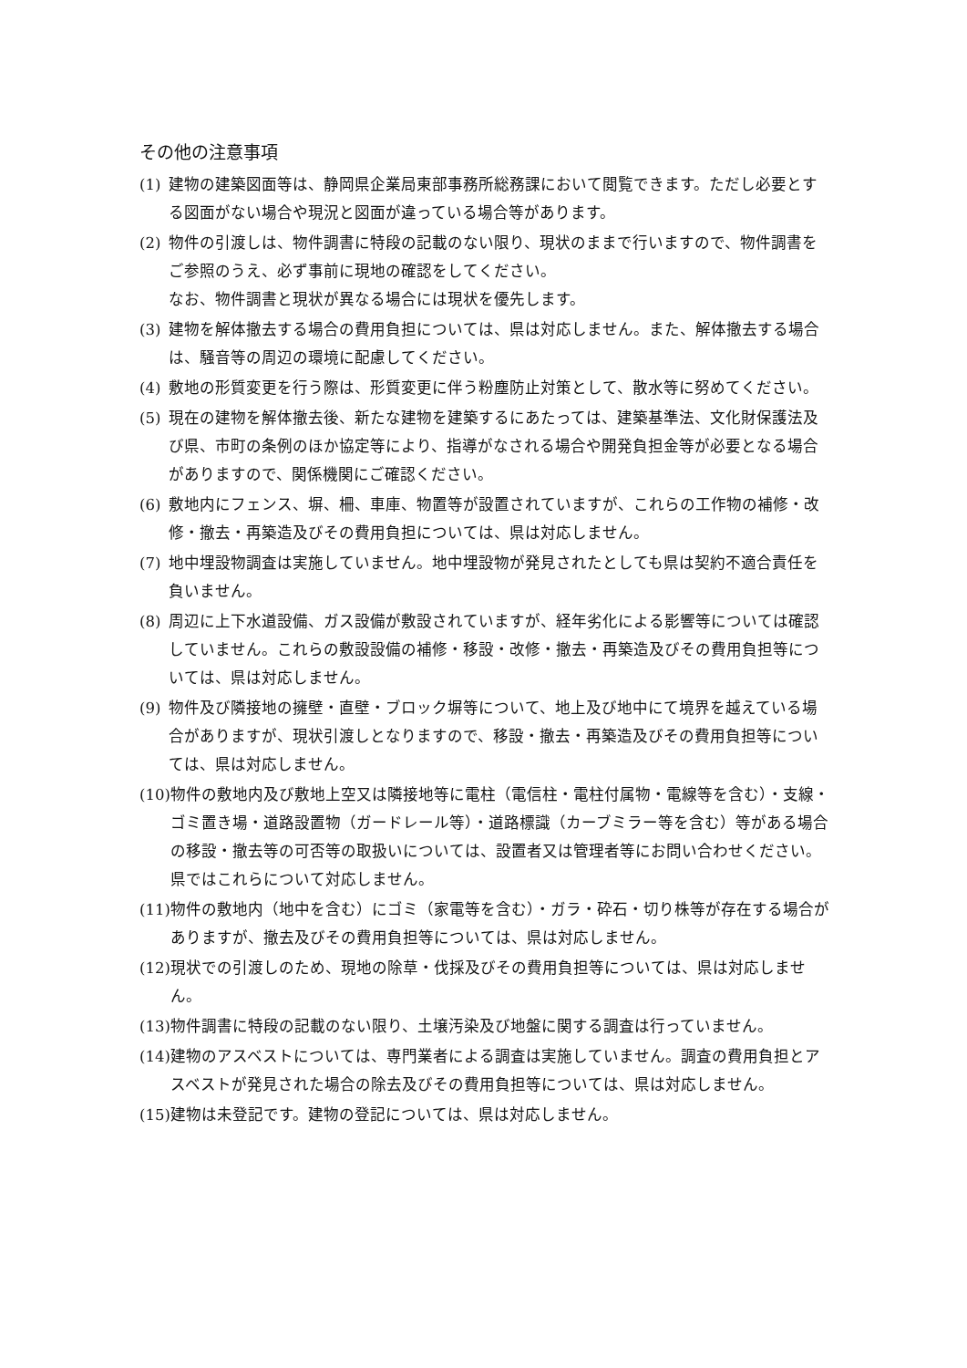その他の注意事項
(1) 建物の建築図面等は、静岡県企業局東部事務所総務課において閲覧できます。ただし必要とする図面がない場合や現況と図面が違っている場合等があります。
(2) 物件の引渡しは、物件調書に特段の記載のない限り、現状のままで行いますので、物件調書をご参照のうえ、必ず事前に現地の確認をしてください。
なお、物件調書と現状が異なる場合には現状を優先します。
(3) 建物を解体撤去する場合の費用負担については、県は対応しません。また、解体撤去する場合は、騒音等の周辺の環境に配慮してください。
(4) 敷地の形質変更を行う際は、形質変更に伴う粉塵防止対策として、散水等に努めてください。
(5) 現在の建物を解体撤去後、新たな建物を建築するにあたっては、建築基準法、文化財保護法及び県、市町の条例のほか協定等により、指導がなされる場合や開発負担金等が必要となる場合がありますので、関係機関にご確認ください。
(6) 敷地内にフェンス、塀、柵、車庫、物置等が設置されていますが、これらの工作物の補修・改修・撤去・再築造及びその費用負担については、県は対応しません。
(7) 地中埋設物調査は実施していません。地中埋設物が発見されたとしても県は契約不適合責任を負いません。
(8) 周辺に上下水道設備、ガス設備が敷設されていますが、経年劣化による影響等については確認していません。これらの敷設設備の補修・移設・改修・撤去・再築造及びその費用負担等については、県は対応しません。
(9) 物件及び隣接地の擁壁・直壁・ブロック塀等について、地上及び地中にて境界を越えている場合がありますが、現状引渡しとなりますので、移設・撤去・再築造及びその費用負担等については、県は対応しません。
(10) 物件の敷地内及び敷地上空又は隣接地等に電柱（電信柱・電柱付属物・電線等を含む）・支線・ゴミ置き場・道路設置物（ガードレール等）・道路標識（カーブミラー等を含む）等がある場合の移設・撤去等の可否等の取扱いについては、設置者又は管理者等にお問い合わせください。県ではこれらについて対応しません。
(11) 物件の敷地内（地中を含む）にゴミ（家電等を含む）・ガラ・砕石・切り株等が存在する場合がありますが、撤去及びその費用負担等については、県は対応しません。
(12) 現状での引渡しのため、現地の除草・伐採及びその費用負担等については、県は対応しません。
(13) 物件調書に特段の記載のない限り、土壌汚染及び地盤に関する調査は行っていません。
(14) 建物のアスベストについては、専門業者による調査は実施していません。調査の費用負担とアスベストが発見された場合の除去及びその費用負担等については、県は対応しません。
(15) 建物は未登記です。建物の登記については、県は対応しません。